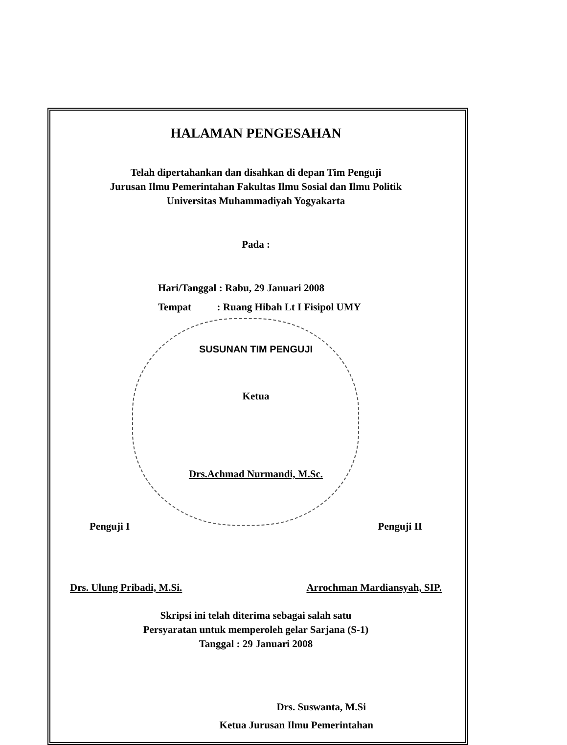HALAMAN PENGESAHAN
Telah dipertahankan dan disahkan di depan Tim Penguji
Jurusan Ilmu Pemerintahan Fakultas Ilmu Sosial dan Ilmu Politik
Universitas Muhammadiyah Yogyakarta
Pada :
Hari/Tanggal : Rabu, 29 Januari 2008
Tempat : Ruang Hibah Lt I Fisipol UMY
SUSUNAN TIM PENGUJI
Ketua
Drs.Achmad Nurmandi, M.Sc.
Penguji I Penguji II
Drs. Ulung Pribadi, M.Si. Arrochman Mardiansyah, SIP.
Skripsi ini telah diterima sebagai salah satu
Persyaratan untuk memperoleh gelar Sarjana (S-1)
Tanggal : 29 Januari 2008
Drs. Suswanta, M.Si
Ketua Jurusan Ilmu Pemerintahan